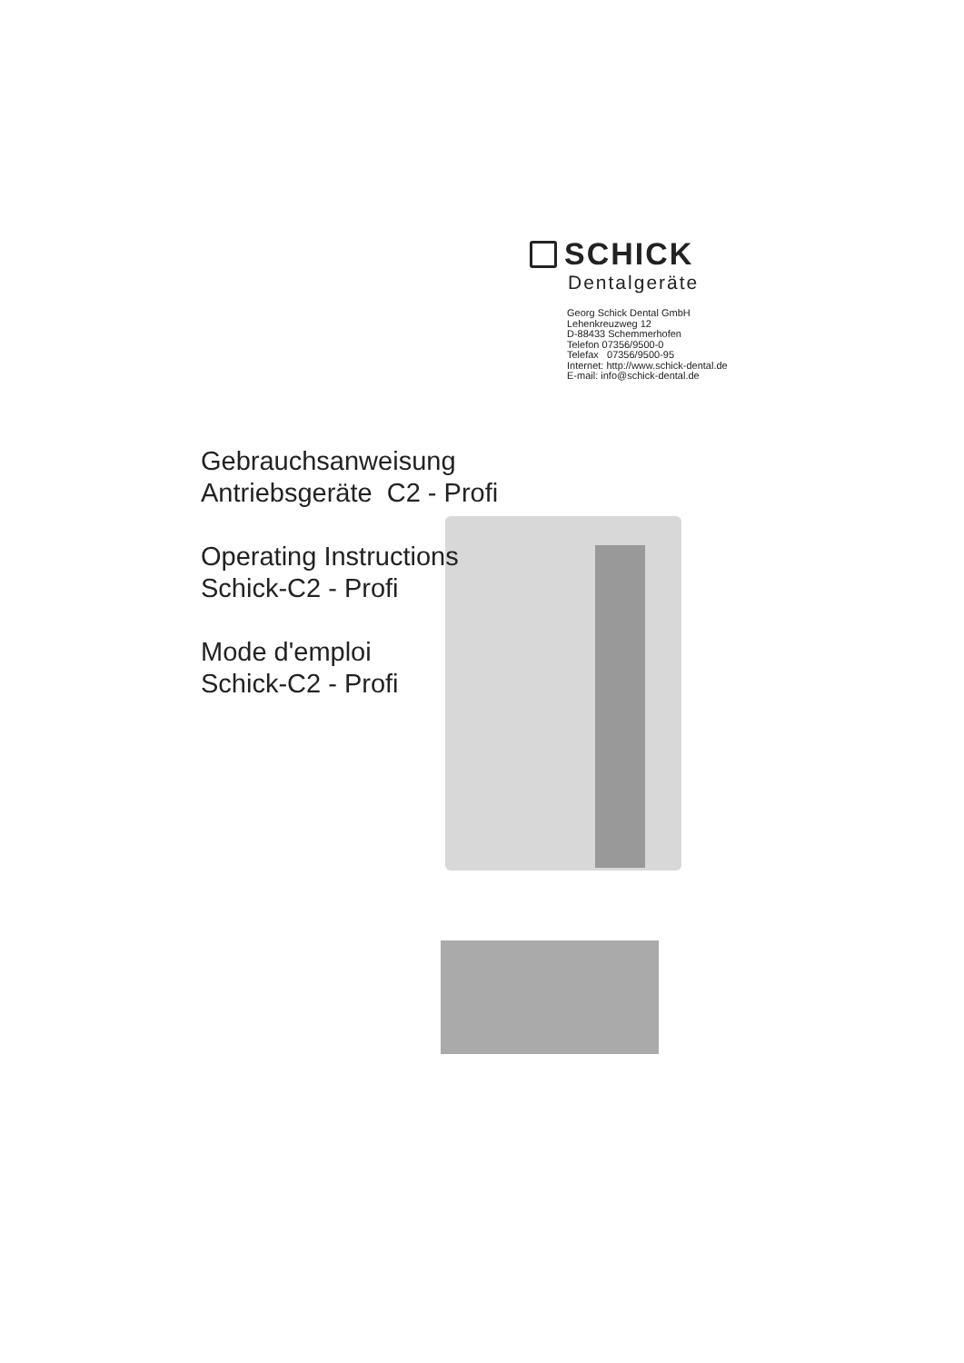SCHICK
Dentalgeräte
Georg Schick Dental GmbH
Lehenkreuzweg 12
D-88433 Schemmerhofen
Telefon 07356/9500-0
Telefax 07356/9500-95
Internet: http://www.schick-dental.de
E-mail: info@schick-dental.de
Gebrauchsanweisung
Antriebsgeräte C2 - Profi
Operating Instructions
Schick-C2 - Profi
Mode d'emploi
Schick-C2 - Profi